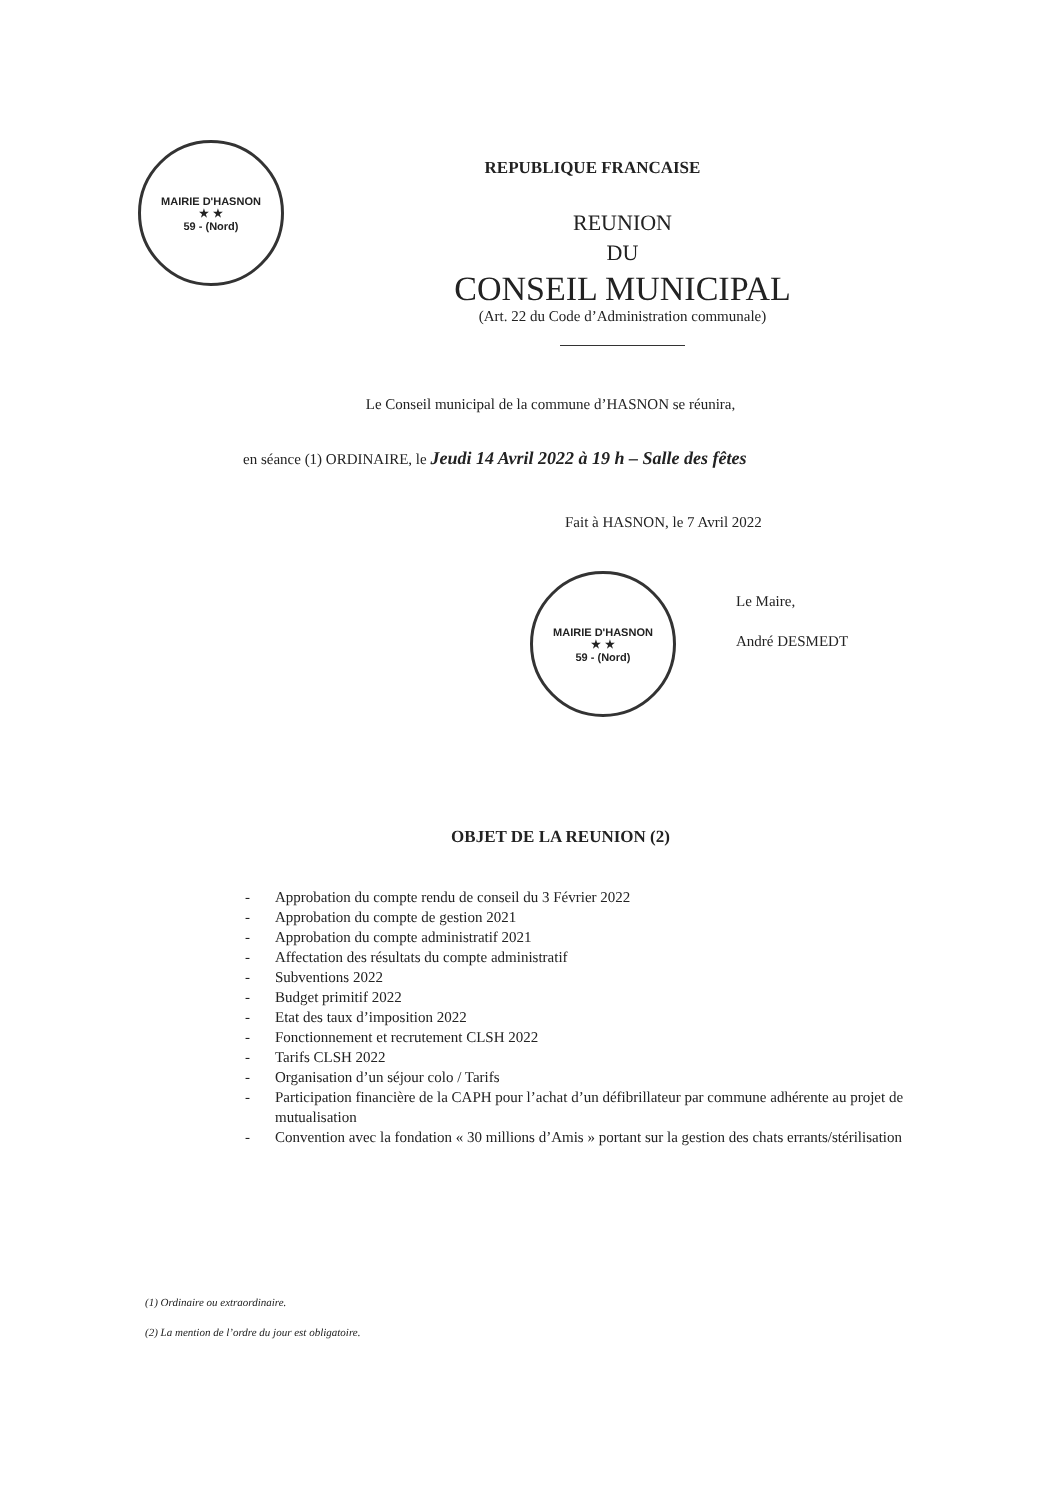MAIRIE D'HASNON
★ ★
59 - (Nord)
REPUBLIQUE FRANCAISE
REUNION
DU
CONSEIL MUNICIPAL
(Art. 22 du Code d’Administration communale)
Le Conseil municipal de la commune d’HASNON se réunira,
en séance (1) ORDINAIRE, le Jeudi 14 Avril 2022 à 19 h – Salle des fêtes
Fait à HASNON, le 7 Avril 2022
MAIRIE D'HASNON
★ ★
59 - (Nord)
Le Maire,
André DESMEDT
OBJET DE LA REUNION (2)
- Approbation du compte rendu de conseil du 3 Février 2022
- Approbation du compte de gestion 2021
- Approbation du compte administratif 2021
- Affectation des résultats du compte administratif
- Subventions 2022
- Budget primitif 2022
- Etat des taux d’imposition 2022
- Fonctionnement et recrutement CLSH 2022
- Tarifs CLSH 2022
- Organisation d’un séjour colo / Tarifs
- Participation financière de la CAPH pour l’achat d’un défibrillateur par commune adhérente au projet de mutualisation
- Convention avec la fondation « 30 millions d’Amis » portant sur la gestion des chats errants/stérilisation
(1) Ordinaire ou extraordinaire.
(2) La mention de l’ordre du jour est obligatoire.